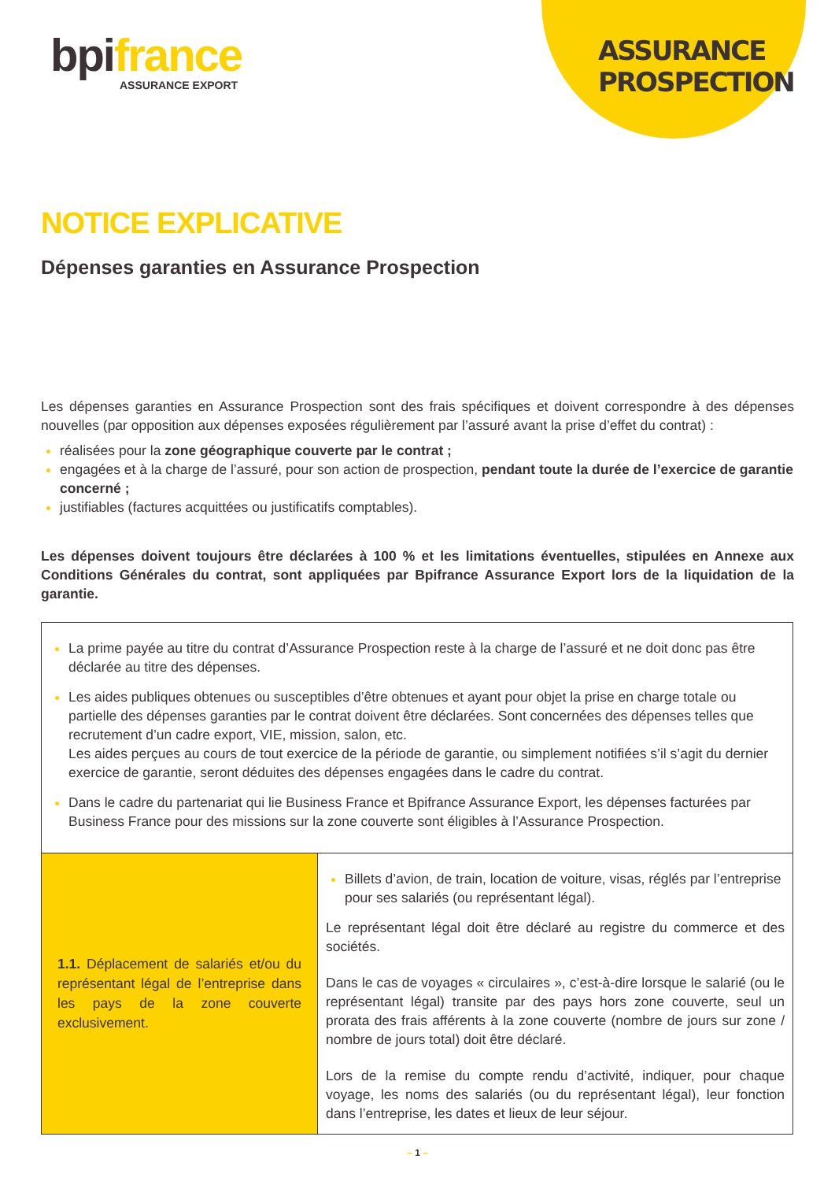bpifrance
ASSURANCE EXPORT
ASSURANCE PROSPECTION
NOTICE EXPLICATIVE
Dépenses garanties en Assurance Prospection
Les dépenses garanties en Assurance Prospection sont des frais spécifiques et doivent correspondre à des dépenses nouvelles (par opposition aux dépenses exposées régulièrement par l’assuré avant la prise d’effet du contrat) :
réalisées pour la zone géographique couverte par le contrat ;
engagées et à la charge de l’assuré, pour son action de prospection, pendant toute la durée de l’exercice de garantie concerné ;
justifiables (factures acquittées ou justificatifs comptables).
Les dépenses doivent toujours être déclarées à 100 % et les limitations éventuelles, stipulées en Annexe aux Conditions Générales du contrat, sont appliquées par Bpifrance Assurance Export lors de la liquidation de la garantie.
| La prime payée au titre du contrat d’Assurance Prospection reste à la charge de l’assuré et ne doit donc pas être déclarée au titre des dépenses. Les aides publiques obtenues ou susceptibles d’être obtenues et ayant pour objet la prise en charge totale ou partielle des dépenses garanties par le contrat doivent être déclarées. Sont concernées des dépenses telles que recrutement d’un cadre export, VIE, mission, salon, etc. Les aides perçues au cours de tout exercice de la période de garantie, ou simplement notifiées s’il s’agit du dernier exercice de garantie, seront déduites des dépenses engagées dans le cadre du contrat. Dans le cadre du partenariat qui lie Business France et Bpifrance Assurance Export, les dépenses facturées par Business France pour des missions sur la zone couverte sont éligibles à l’Assurance Prospection. | |
| 1.1. Déplacement de salariés et/ou du représentant légal de l’entreprise dans les pays de la zone couverte exclusivement. | Billets d’avion, de train, location de voiture, visas, réglés par l’entreprise pour ses salariés (ou représentant légal). Le représentant légal doit être déclaré au registre du commerce et des sociétés. Dans le cas de voyages « circulaires », c’est-à-dire lorsque le salarié (ou le représentant légal) transite par des pays hors zone couverte, seul un prorata des frais afférents à la zone couverte (nombre de jours sur zone / nombre de jours total) doit être déclaré. Lors de la remise du compte rendu d’activité, indiquer, pour chaque voyage, les noms des salariés (ou du représentant légal), leur fonction dans l’entreprise, les dates et lieux de leur séjour. |
– 1 –